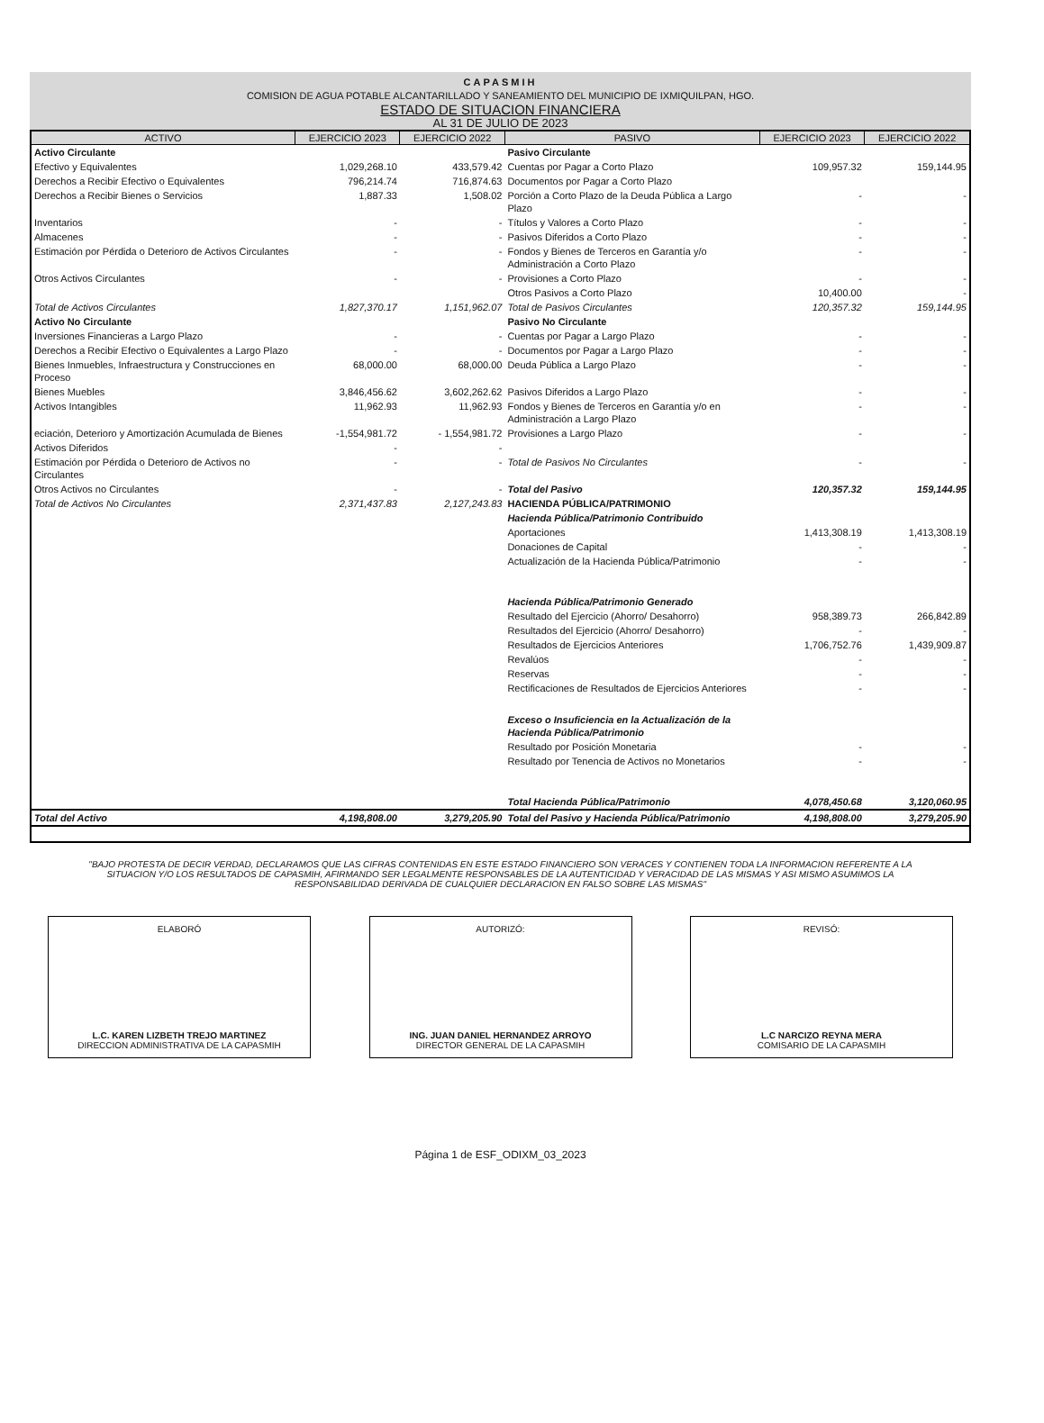CAPASMIH
COMISION DE AGUA POTABLE ALCANTARILLADO Y SANEAMIENTO DEL MUNICIPIO DE IXMIQUILPAN, HGO.
ESTADO DE SITUACION FINANCIERA
AL 31 DE JULIO DE 2023
| ACTIVO | EJERCICIO 2023 | EJERCICIO 2022 | PASIVO | EJERCICIO 2023 | EJERCICIO 2022 |
| --- | --- | --- | --- | --- | --- |
| Activo Circulante | | | Pasivo Circulante | | |
| Efectivo y Equivalentes | 1,029,268.10 | 433,579.42 | Cuentas por Pagar a Corto Plazo | 109,957.32 | 159,144.95 |
| Derechos a Recibir Efectivo o Equivalentes | 796,214.74 | 716,874.63 | Documentos por Pagar a Corto Plazo | | |
| Derechos a Recibir Bienes o Servicios | 1,887.33 | 1,508.02 | Porción a Corto Plazo de la Deuda Pública a Largo Plazo | - | - |
| Inventarios | - | - | Títulos y Valores a Corto Plazo | - | - |
| Almacenes | - | - | Pasivos Diferidos a Corto Plazo | - | - |
| Estimación por Pérdida o Deterioro de Activos Circulantes | - | - | Fondos y Bienes de Terceros en Garantía y/o Administración a Corto Plazo | - | - |
| Otros Activos Circulantes | - | - | Provisiones a Corto Plazo | - | - |
| | | | Otros Pasivos a Corto Plazo | 10,400.00 | - |
| Total de Activos Circulantes | 1,827,370.17 | 1,151,962.07 | Total de Pasivos Circulantes | 120,357.32 | 159,144.95 |
| Activo No Circulante | | | Pasivo No Circulante | | |
| Inversiones Financieras a Largo Plazo | - | - | Cuentas por Pagar a Largo Plazo | - | - |
| Derechos a Recibir Efectivo o Equivalentes a Largo Plazo | - | - | Documentos por Pagar a Largo Plazo | - | - |
| Bienes Inmuebles, Infraestructura y Construcciones en Proceso | 68,000.00 | 68,000.00 | Deuda Pública a Largo Plazo | - | - |
| Bienes Muebles | 3,846,456.62 | 3,602,262.62 | Pasivos Diferidos a Largo Plazo | - | - |
| Activos Intangibles | 11,962.93 | 11,962.93 | Fondos y Bienes de Terceros en Garantía y/o en Administración a Largo Plazo | - | - |
| eciación, Deterioro y Amortización Acumulada de Bienes | -1,554,981.72 | - 1,554,981.72 | Provisiones a Largo Plazo | - | - |
| Activos Diferidos | - | - | | | |
| Estimación por Pérdida o Deterioro de Activos no Circulantes | - | - | Total de Pasivos No Circulantes | - | - |
| Otros Activos no Circulantes | - | - | Total del Pasivo | 120,357.32 | 159,144.95 |
| Total de Activos No Circulantes | 2,371,437.83 | 2,127,243.83 | HACIENDA PÚBLICA/PATRIMONIO | | |
| | | | Hacienda Pública/Patrimonio Contribuido | | |
| | | | Aportaciones | 1,413,308.19 | 1,413,308.19 |
| | | | Donaciones de Capital | - | - |
| | | | Actualización de la Hacienda Pública/Patrimonio | - | - |
| | | | Hacienda Pública/Patrimonio Generado | | |
| | | | Resultado del Ejercicio (Ahorro/ Desahorro) | 958,389.73 | 266,842.89 |
| | | | Resultados del Ejercicio (Ahorro/ Desahorro) | - | - |
| | | | Resultados de Ejercicios Anteriores | 1,706,752.76 | 1,439,909.87 |
| | | | Revalúos | - | - |
| | | | Reservas | - | - |
| | | | Rectificaciones de Resultados de Ejercicios Anteriores | - | - |
| | | | Exceso o Insuficiencia en la Actualización de la Hacienda Pública/Patrimonio | | |
| | | | Resultado por Posición Monetaria | - | - |
| | | | Resultado por Tenencia de Activos no Monetarios | - | - |
| | | | Total Hacienda Pública/Patrimonio | 4,078,450.68 | 3,120,060.95 |
| Total del Activo | 4,198,808.00 | 3,279,205.90 | Total del Pasivo y Hacienda Pública/Patrimonio | 4,198,808.00 | 3,279,205.90 |
"BAJO PROTESTA DE DECIR VERDAD, DECLARAMOS QUE LAS CIFRAS CONTENIDAS EN ESTE ESTADO FINANCIERO SON VERACES Y CONTIENEN TODA LA INFORMACION REFERENTE A LA SITUACION Y/O LOS RESULTADOS DE CAPASMIH, AFIRMANDO SER LEGALMENTE RESPONSABLES DE LA AUTENTICIDAD Y VERACIDAD DE LAS MISMAS Y ASI MISMO ASUMIMOS LA RESPONSABILIDAD DERIVADA DE CUALQUIER DECLARACION EN FALSO SOBRE LAS MISMAS"
ELABORÓ
L.C. KAREN LIZBETH TREJO MARTINEZ
DIRECCION ADMINISTRATIVA DE LA CAPASMIH
AUTORIZÓ:
ING. JUAN DANIEL HERNANDEZ ARROYO
DIRECTOR GENERAL DE LA CAPASMIH
REVISÓ:
L.C NARCIZO REYNA MERA
COMISARIO DE LA CAPASMIH
Página 1 de ESF_ODIXM_03_2023